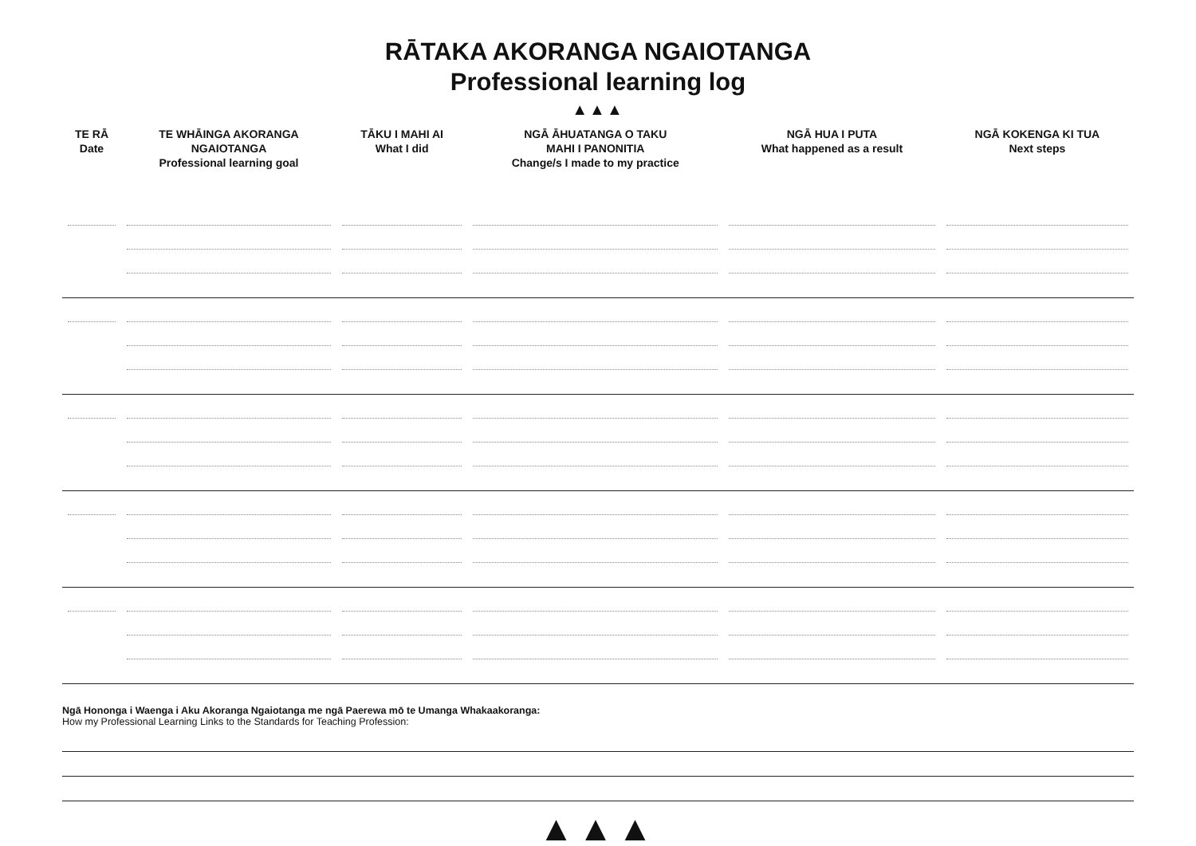RĀTAKA AKORANGA NGAIOTANGA
Professional learning log
▲▲▲
| TE RĀ Date | TE WHĀINGA AKORANGA NGAIOTANGA Professional learning goal | TĀKU I MAHI AI What I did | NGĀ ĀHUATANGA O TAKU MAHI I PANONITIA Change/s I made to my practice | NGĀ HUA I PUTA What happened as a result | NGĀ KOKENGA KI TUA Next steps |
| --- | --- | --- | --- | --- | --- |
Ngā Hononga i Waenga i Aku Akoranga Ngaiotanga me ngā Paerewa mō te Umanga Whakaakoranga:
How my Professional Learning Links to the Standards for Teaching Profession:
▲▲▲